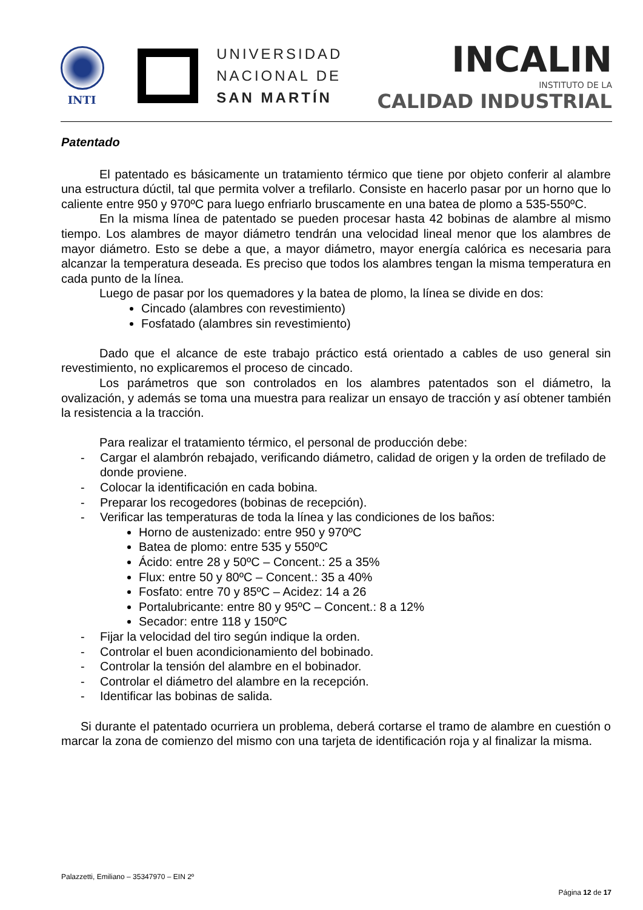INTI
UNIVERSIDAD
NACIONAL DE
SAN MARTÍN
INCALIN
INSTITUTO DE LA
CALIDAD INDUSTRIAL
Patentado
El patentado es básicamente un tratamiento térmico que tiene por objeto conferir al alambre una estructura dúctil, tal que permita volver a trefilarlo. Consiste en hacerlo pasar por un horno que lo caliente entre 950 y 970ºC para luego enfriarlo bruscamente en una batea de plomo a 535-550ºC.
En la misma línea de patentado se pueden procesar hasta 42 bobinas de alambre al mismo tiempo. Los alambres de mayor diámetro tendrán una velocidad lineal menor que los alambres de mayor diámetro. Esto se debe a que, a mayor diámetro, mayor energía calórica es necesaria para alcanzar la temperatura deseada. Es preciso que todos los alambres tengan la misma temperatura en cada punto de la línea.
Luego de pasar por los quemadores y la batea de plomo, la línea se divide en dos:
Cincado (alambres con revestimiento)
Fosfatado (alambres sin revestimiento)
Dado que el alcance de este trabajo práctico está orientado a cables de uso general sin revestimiento, no explicaremos el proceso de cincado.
Los parámetros que son controlados en los alambres patentados son el diámetro, la ovalización, y además se toma una muestra para realizar un ensayo de tracción y así obtener también la resistencia a la tracción.
Para realizar el tratamiento térmico, el personal de producción debe:
- Cargar el alambrón rebajado, verificando diámetro, calidad de origen y la orden de trefilado de donde proviene.
- Colocar la identificación en cada bobina.
- Preparar los recogedores (bobinas de recepción).
- Verificar las temperaturas de toda la línea y las condiciones de los baños:
Horno de austenizado: entre 950 y 970ºC
Batea de plomo: entre 535 y 550ºC
Ácido: entre 28 y 50ºC – Concent.: 25 a 35%
Flux: entre 50 y 80ºC – Concent.: 35 a 40%
Fosfato: entre 70 y 85ºC – Acidez: 14 a 26
Portalubricante: entre 80 y 95ºC – Concent.: 8 a 12%
Secador: entre 118 y 150ºC
- Fijar la velocidad del tiro según indique la orden.
- Controlar el buen acondicionamiento del bobinado.
- Controlar la tensión del alambre en el bobinador.
- Controlar el diámetro del alambre en la recepción.
- Identificar las bobinas de salida.
Si durante el patentado ocurriera un problema, deberá cortarse el tramo de alambre en cuestión o marcar la zona de comienzo del mismo con una tarjeta de identificación roja y al finalizar la misma.
Palazzetti, Emiliano – 35347970 – EIN 2º
Página 12 de 17